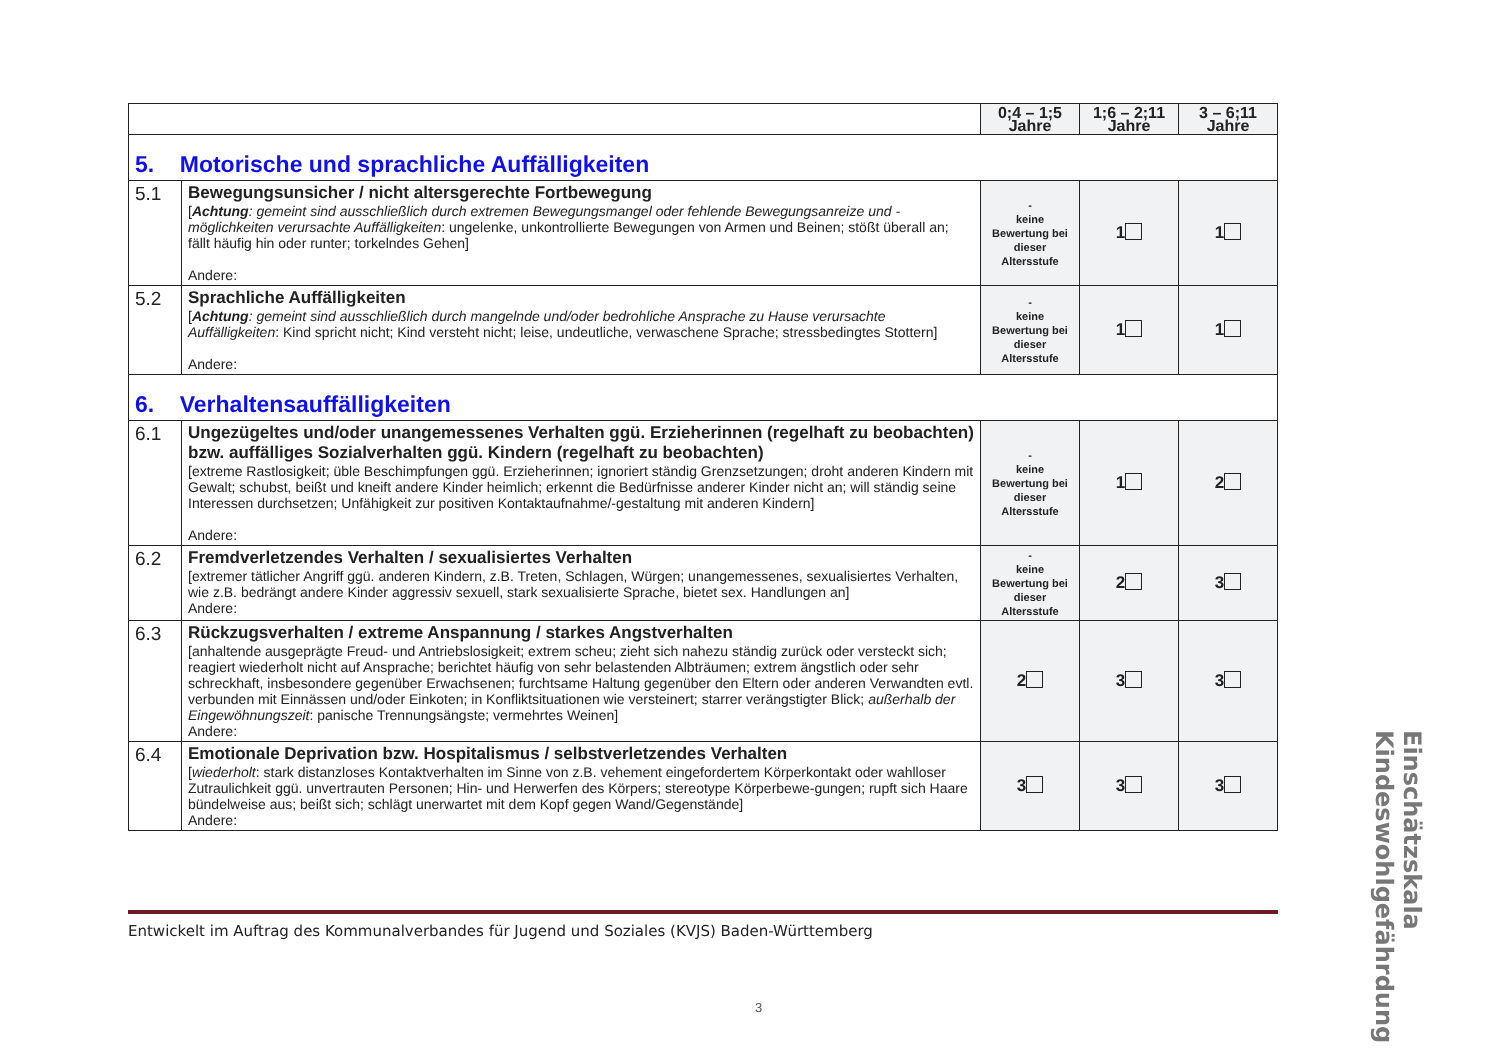| | | 0;4 – 1;5 Jahre | 1;6 – 2;11 Jahre | 3 – 6;11 Jahre |
| --- | --- | --- | --- | --- |
| 5. Motorische und sprachliche Auffälligkeiten | | | | |
| 5.1 | Bewegungsunsicher / nicht altersgerechte Fortbewegung [ Achtung : gemeint sind ausschließlich durch extremen Bewegungsmangel oder fehlende Bewegungsanreize und -möglichkeiten verursachte Auffälligkeiten : ungelenke, unkontrollierte Bewegungen von Armen und Beinen; stößt überall an; fällt häufig hin oder runter; torkelndes Gehen] Andere: | - keine Bewertung bei dieser Altersstufe | 1 | 1 |
| 5.2 | Sprachliche Auffälligkeiten [ Achtung : gemeint sind ausschließlich durch mangelnde und/oder bedrohliche Ansprache zu Hause verursachte Auffälligkeiten : Kind spricht nicht; Kind versteht nicht; leise, undeutliche, verwaschene Sprache; stressbedingtes Stottern] Andere: | - keine Bewertung bei dieser Altersstufe | 1 | 1 |
| 6. Verhaltensauffälligkeiten | | | | |
| 6.1 | Ungezügeltes und/oder unangemessenes Verhalten ggü. Erzieherinnen (regelhaft zu beobachten) bzw. auffälliges Sozialverhalten ggü. Kindern (regelhaft zu beobachten) [extreme Rastlosigkeit; üble Beschimpfungen ggü. Erzieherinnen; ignoriert ständig Grenzsetzungen; droht anderen Kindern mit Gewalt; schubst, beißt und kneift andere Kinder heimlich; erkennt die Bedürfnisse anderer Kinder nicht an; will ständig seine Interessen durchsetzen; Unfähigkeit zur positiven Kontaktaufnahme/-gestaltung mit anderen Kindern] Andere: | - keine Bewertung bei dieser Altersstufe | 1 | 2 |
| 6.2 | Fremdverletzendes Verhalten / sexualisiertes Verhalten [extremer tätlicher Angriff ggü. anderen Kindern, z.B. Treten, Schlagen, Würgen; unangemessenes, sexualisiertes Verhalten, wie z.B. bedrängt andere Kinder aggressiv sexuell, stark sexualisierte Sprache, bietet sex. Handlungen an] Andere: | - keine Bewertung bei dieser Altersstufe | 2 | 3 |
| 6.3 | Rückzugsverhalten / extreme Anspannung / starkes Angstverhalten [anhaltende ausgeprägte Freud- und Antriebslosigkeit; extrem scheu; zieht sich nahezu ständig zurück oder versteckt sich; reagiert wiederholt nicht auf Ansprache; berichtet häufig von sehr belastenden Albträumen; extrem ängstlich oder sehr schreckhaft, insbesondere gegenüber Erwachsenen; furchtsame Haltung gegenüber den Eltern oder anderen Verwandten evtl. verbunden mit Einnässen und/oder Einkoten; in Konfliktsituationen wie versteinert; starrer verängstigter Blick; außerhalb der Eingewöhnungszeit : panische Trennungsängste; vermehrtes Weinen] Andere: | 2 | 3 | 3 |
| 6.4 | Emotionale Deprivation bzw. Hospitalismus / selbstverletzendes Verhalten [ wiederholt : stark distanzloses Kontaktverhalten im Sinne von z.B. vehement eingefordertem Körperkontakt oder wahlloser Zutraulichkeit ggü. unvertrauten Personen; Hin- und Herwerfen des Körpers; stereotype Körperbewe-gungen; rupft sich Haare bündelweise aus; beißt sich; schlägt unerwartet mit dem Kopf gegen Wand/Gegenstände] Andere: | 3 | 3 | 3 |
Entwickelt im Auftrag des Kommunalverbandes für Jugend und Soziales (KVJS) Baden-Württemberg
3
Einschätzskala Kindeswohlgefährdung